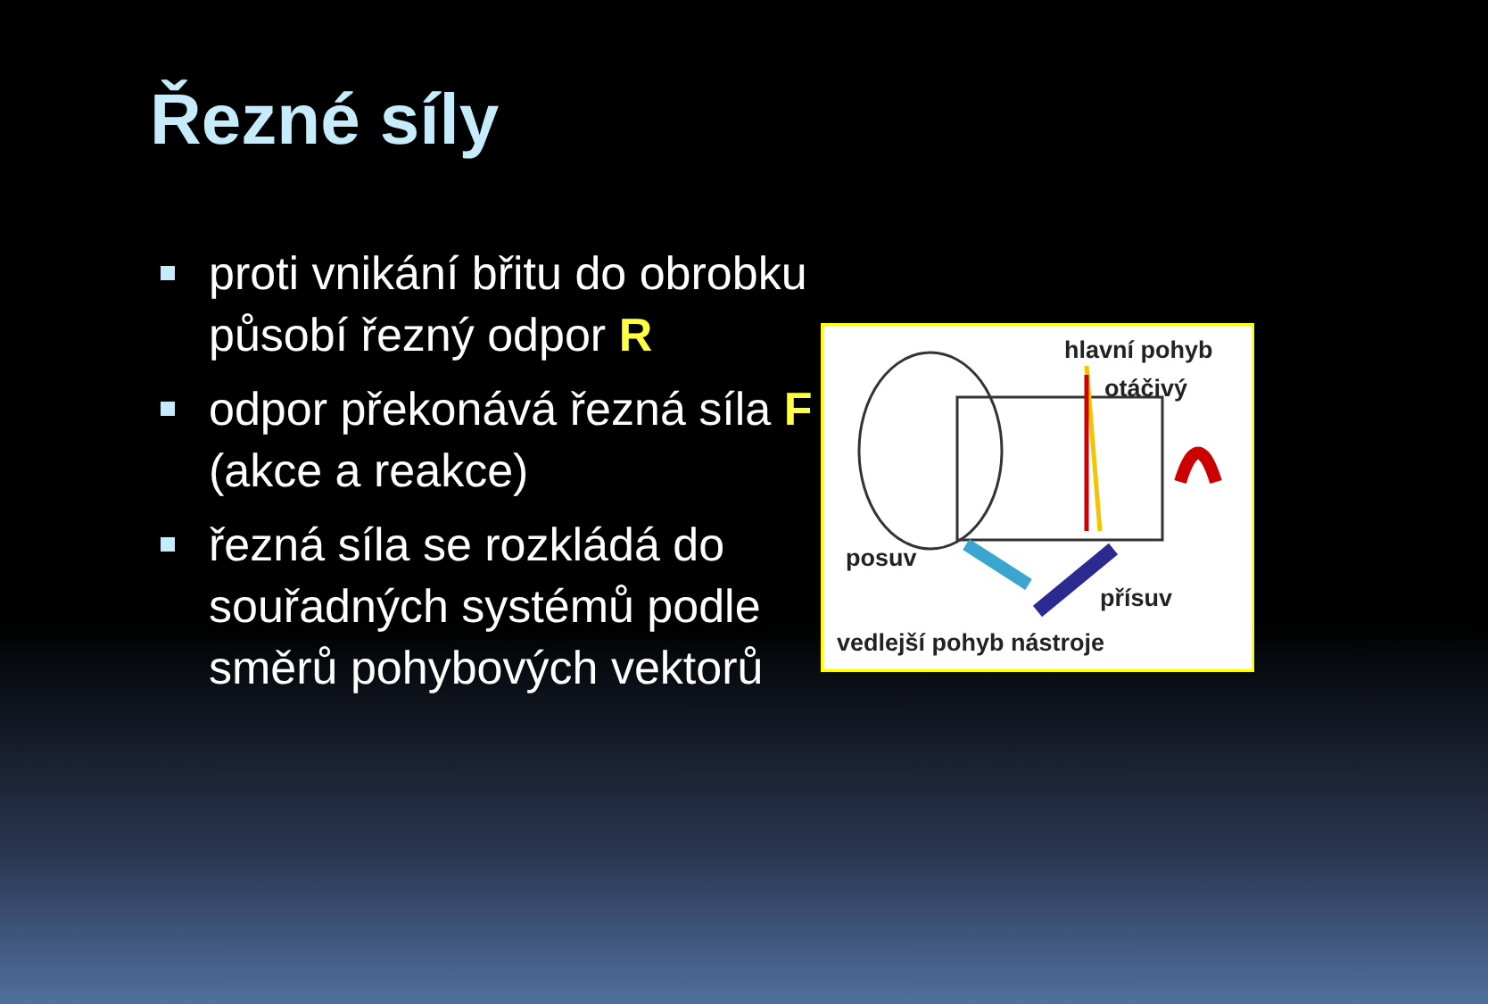Řezné síly
proti vnikání břitu do obrobku působí řezný odpor R
odpor překonává řezná síla F (akce a reakce)
řezná síla se rozkládá do souřadných systémů podle směrů pohybových vektorů
hlavní pohyb
otáčivý
posuv
přísuv
vedlejší pohyb nástroje